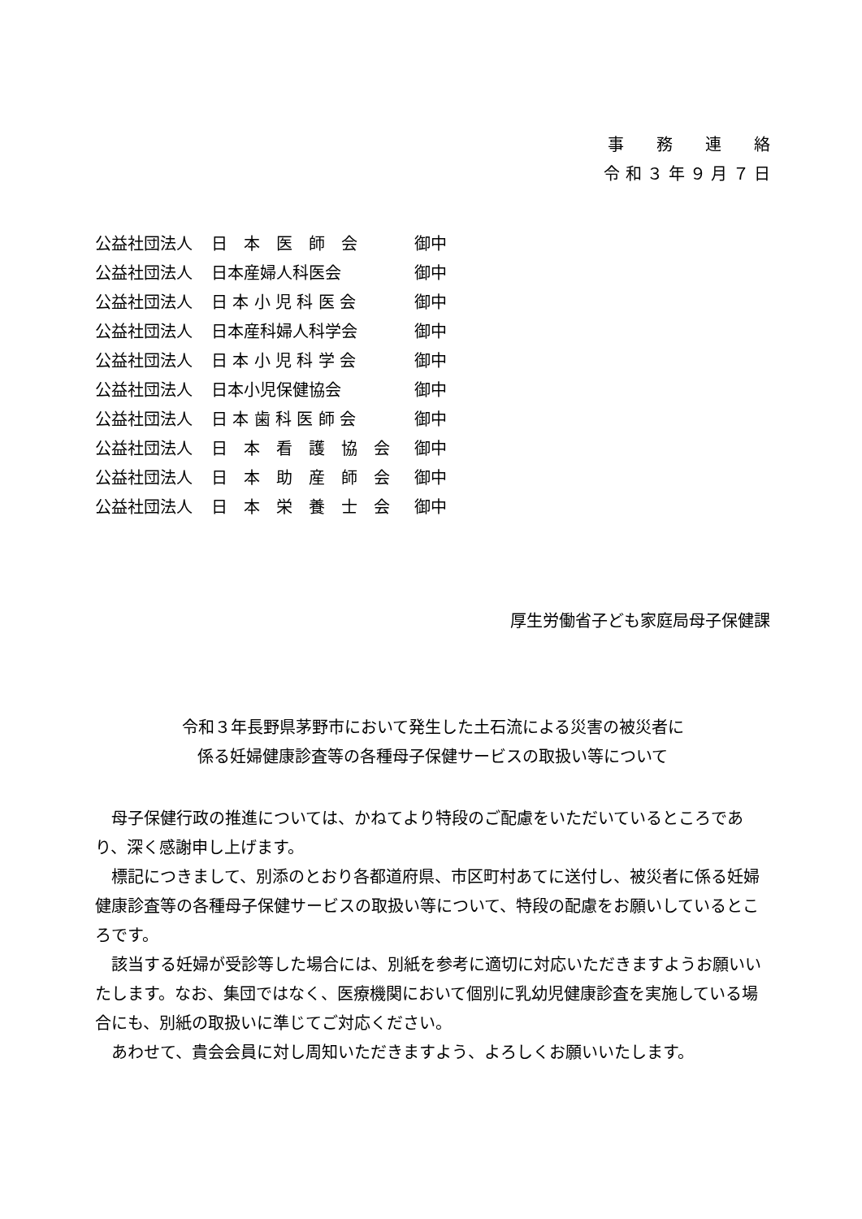事　　務　　連　　絡
令 和 ３ 年 ９ 月 ７ 日
公益社団法人 日　本　医　師　会 御中
公益社団法人 日本産婦人科医会 御中
公益社団法人 日 本 小 児 科 医 会 御中
公益社団法人 日本産科婦人科学会 御中
公益社団法人 日 本 小 児 科 学 会 御中
公益社団法人 日本小児保健協会 御中
公益社団法人 日 本 歯 科 医 師 会 御中
公益社団法人 日　本　看　護　協　会 御中
公益社団法人 日　本　助　産　師　会 御中
公益社団法人 日　本　栄　養　士　会 御中
厚生労働省子ども家庭局母子保健課
令和３年長野県茅野市において発生した土石流による災害の被災者に
係る妊婦健康診査等の各種母子保健サービスの取扱い等について
母子保健行政の推進については、かねてより特段のご配慮をいただいているところであり、深く感謝申し上げます。
標記につきまして、別添のとおり各都道府県、市区町村あてに送付し、被災者に係る妊婦健康診査等の各種母子保健サービスの取扱い等について、特段の配慮をお願いしているところです。
該当する妊婦が受診等した場合には、別紙を参考に適切に対応いただきますようお願いいたします。なお、集団ではなく、医療機関において個別に乳幼児健康診査を実施している場合にも、別紙の取扱いに準じてご対応ください。
あわせて、貴会会員に対し周知いただきますよう、よろしくお願いいたします。